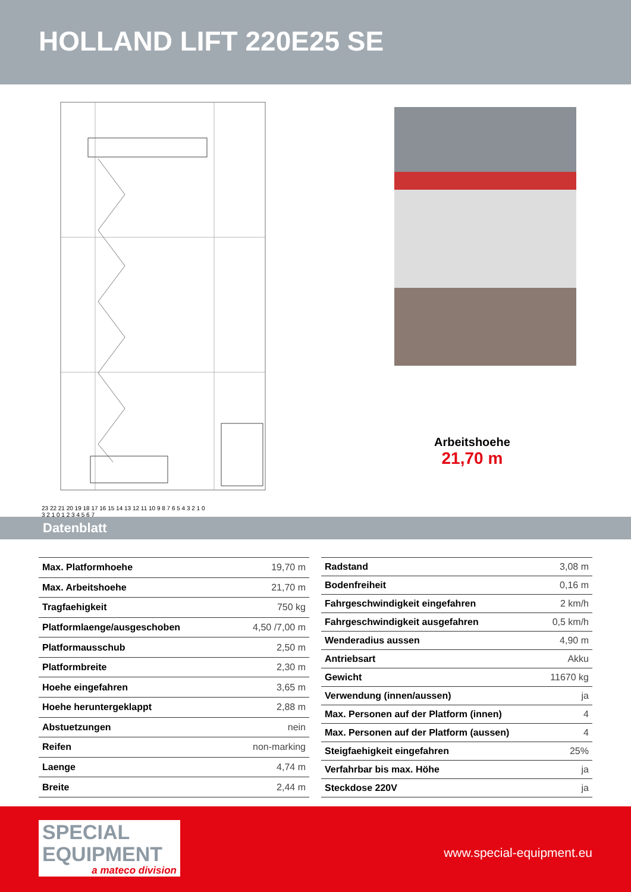HOLLAND LIFT 220E25 SE
23 22 21 20 19 18 17 16 15 14 13 12 11 10 9 8 7 6 5 4 3 2 1 0
3 2 1 0 1 2 3 4 5 6 7
Arbeitshoehe
21,70 m
Datenblatt
| Max. Platformhoehe | 19,70 m |
| Max. Arbeitshoehe | 21,70 m |
| Tragfaehigkeit | 750 kg |
| Platformlaenge/ausgeschoben | 4,50 /7,00 m |
| Platformausschub | 2,50 m |
| Platformbreite | 2,30 m |
| Hoehe eingefahren | 3,65 m |
| Hoehe heruntergeklappt | 2,88 m |
| Abstuetzungen | nein |
| Reifen | non-marking |
| Laenge | 4,74 m |
| Breite | 2,44 m |
| Radstand | 3,08 m |
| Bodenfreiheit | 0,16 m |
| Fahrgeschwindigkeit eingefahren | 2 km/h |
| Fahrgeschwindigkeit ausgefahren | 0,5 km/h |
| Wenderadius aussen | 4,90 m |
| Antriebsart | Akku |
| Gewicht | 11670 kg |
| Verwendung (innen/aussen) | ja |
| Max. Personen auf der Platform (innen) | 4 |
| Max. Personen auf der Platform (aussen) | 4 |
| Steigfaehigkeit eingefahren | 25% |
| Verfahrbar bis max. Höhe | ja |
| Steckdose 220V | ja |
SPECIAL
EQUIPMENT
a mateco division
www.special-equipment.eu